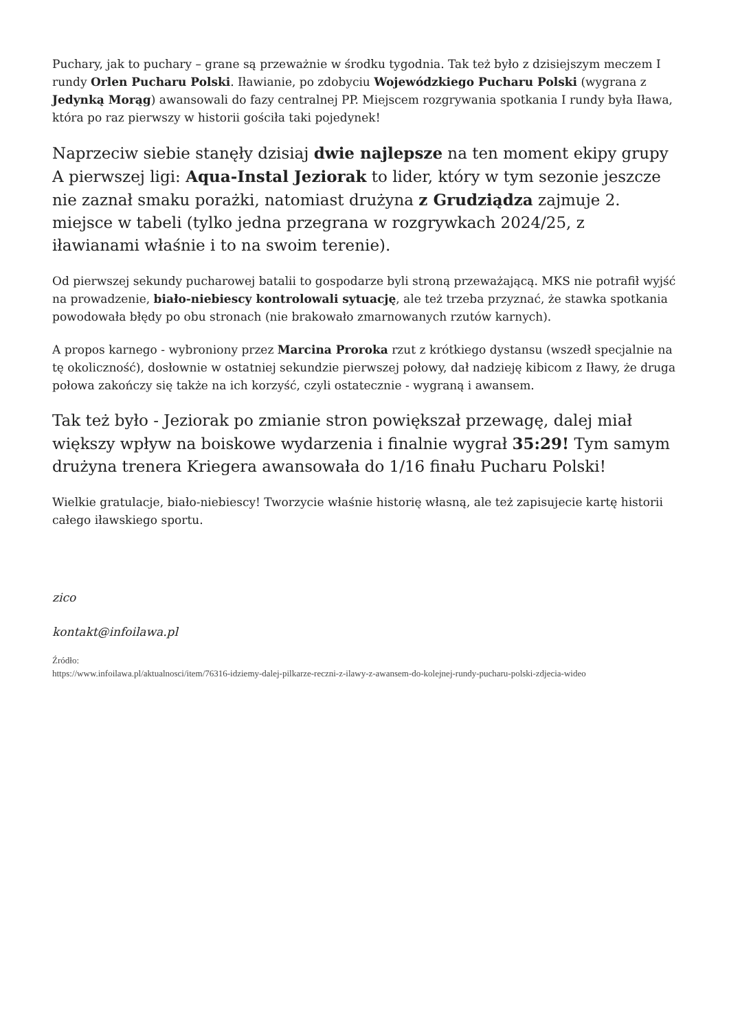Puchary, jak to puchary – grane są przeważnie w środku tygodnia. Tak też było z dzisiejszym meczem I rundy Orlen Pucharu Polski. Iławianie, po zdobyciu Wojewódzkiego Pucharu Polski (wygrana z Jedynką Morąg) awansowali do fazy centralnej PP. Miejscem rozgrywania spotkania I rundy była Iława, która po raz pierwszy w historii gościła taki pojedynek!
Naprzeciw siebie stanęły dzisiaj dwie najlepsze na ten moment ekipy grupy A pierwszej ligi: Aqua-Instal Jeziorak to lider, który w tym sezonie jeszcze nie zaznał smaku porażki, natomiast drużyna z Grudziądza zajmuje 2. miejsce w tabeli (tylko jedna przegrana w rozgrywkach 2024/25, z iławianami właśnie i to na swoim terenie).
Od pierwszej sekundy pucharowej batalii to gospodarze byli stroną przeważającą. MKS nie potrafił wyjść na prowadzenie, biało-niebiescy kontrolowali sytuację, ale też trzeba przyznać, że stawka spotkania powodowała błędy po obu stronach (nie brakowało zmarnowanych rzutów karnych).
A propos karnego - wybroniony przez Marcina Proroka rzut z krótkiego dystansu (wszedł specjalnie na tę okoliczność), dosłownie w ostatniej sekundzie pierwszej połowy, dał nadzieję kibicom z Iławy, że druga połowa zakończy się także na ich korzyść, czyli ostatecznie - wygraną i awansem.
Tak też było - Jeziorak po zmianie stron powiększał przewagę, dalej miał większy wpływ na boiskowe wydarzenia i finalnie wygrał 35:29! Tym samym drużyna trenera Kriegera awansowała do 1/16 finału Pucharu Polski!
Wielkie gratulacje, biało-niebiescy! Tworzycie właśnie historię własną, ale też zapisujecie kartę historii całego iławskiego sportu.
zico
kontakt@infoilawa.pl
Źródło:
https://www.infoilawa.pl/aktualnosci/item/76316-idziemy-dalej-pilkarze-reczni-z-ilawy-z-awansem-do-kolejnej-rundy-pucharu-polski-zdjecia-wideo